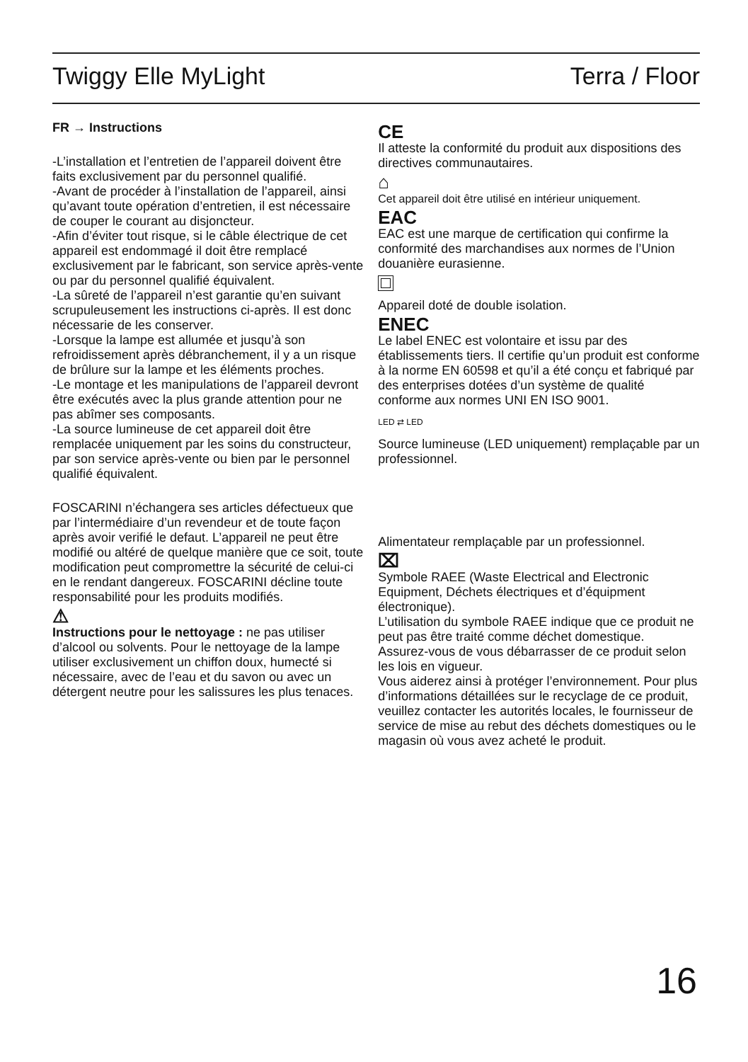Twiggy Elle MyLight Terra / Floor
FR → Instructions
-L’installation et l’entretien de l’appareil doivent être faits exclusivement par du personnel qualifié.
-Avant de procéder à l’installation de l’appareil, ainsi qu’avant toute opération d’entretien, il est nécessaire de couper le courant au disjoncteur.
-Afin d’éviter tout risque, si le câble électrique de cet appareil est endommagé il doit être remplacé exclusivement par le fabricant, son service après-vente ou par du personnel qualifié équivalent.
-La sûreté de l’appareil n’est garantie qu’en suivant scrupuleusement les instructions ci-après. Il est donc nécessarie de les conserver.
-Lorsque la lampe est allumée et jusqu’à son refroidissement après débranchement, il y a un risque de brûlure sur la lampe et les éléments proches.
-Le montage et les manipulations de l’appareil devront être exécutés avec la plus grande attention pour ne pas abîmer ses composants.
-La source lumineuse de cet appareil doit être remplacée uniquement par les soins du constructeur, par son service après-vente ou bien par le personnel qualifié équivalent.
FOSCARINI n’échangera ses articles défectueux que par l’intermédiaire d’un revendeur et de toute façon après avoir verifié le defaut. L’appareil ne peut être modifié ou altéré de quelque manière que ce soit, toute modification peut compromettre la sécurité de celui-ci en le rendant dangereux. FOSCARINI décline toute responsabilité pour les produits modifiés.
⚠
Instructions pour le nettoyage : ne pas utiliser d’alcool ou solvents. Pour le nettoyage de la lampe utiliser exclusivement un chiffon doux, humecté si nécessaire, avec de l’eau et du savon ou avec un détergent neutre pour les salissures les plus tenaces.
CE
Il atteste la conformité du produit aux dispositions des directives communautaires.
⌂
Cet appareil doit être utilisé en intérieur uniquement.
EAC
EAC est une marque de certification qui confirme la conformité des marchandises aux normes de l’Union douanière eurasienne.
Appareil doté de double isolation.
ENEC
Le label ENEC est volontaire et issu par des établissements tiers. Il certifie qu’un produit est conforme à la norme EN 60598 et qu’il a été conçu et fabriqué par des enterprises dotées d’un système de qualité conforme aux normes UNI EN ISO 9001.
LED ⇄ LED
Source lumineuse (LED uniquement) remplaçable par un professionnel.
Alimentateur remplaçable par un professionnel.
⌧
Symbole RAEE (Waste Electrical and Electronic Equipment, Déchets électriques et d’équipment électronique).
L’utilisation du symbole RAEE indique que ce produit ne peut pas être traité comme déchet domestique.
Assurez-vous de vous débarrasser de ce produit selon les lois en vigueur.
Vous aiderez ainsi à protéger l’environnement. Pour plus d’informations détaillées sur le recyclage de ce produit, veuillez contacter les autorités locales, le fournisseur de service de mise au rebut des déchets domestiques ou le magasin où vous avez acheté le produit.
16